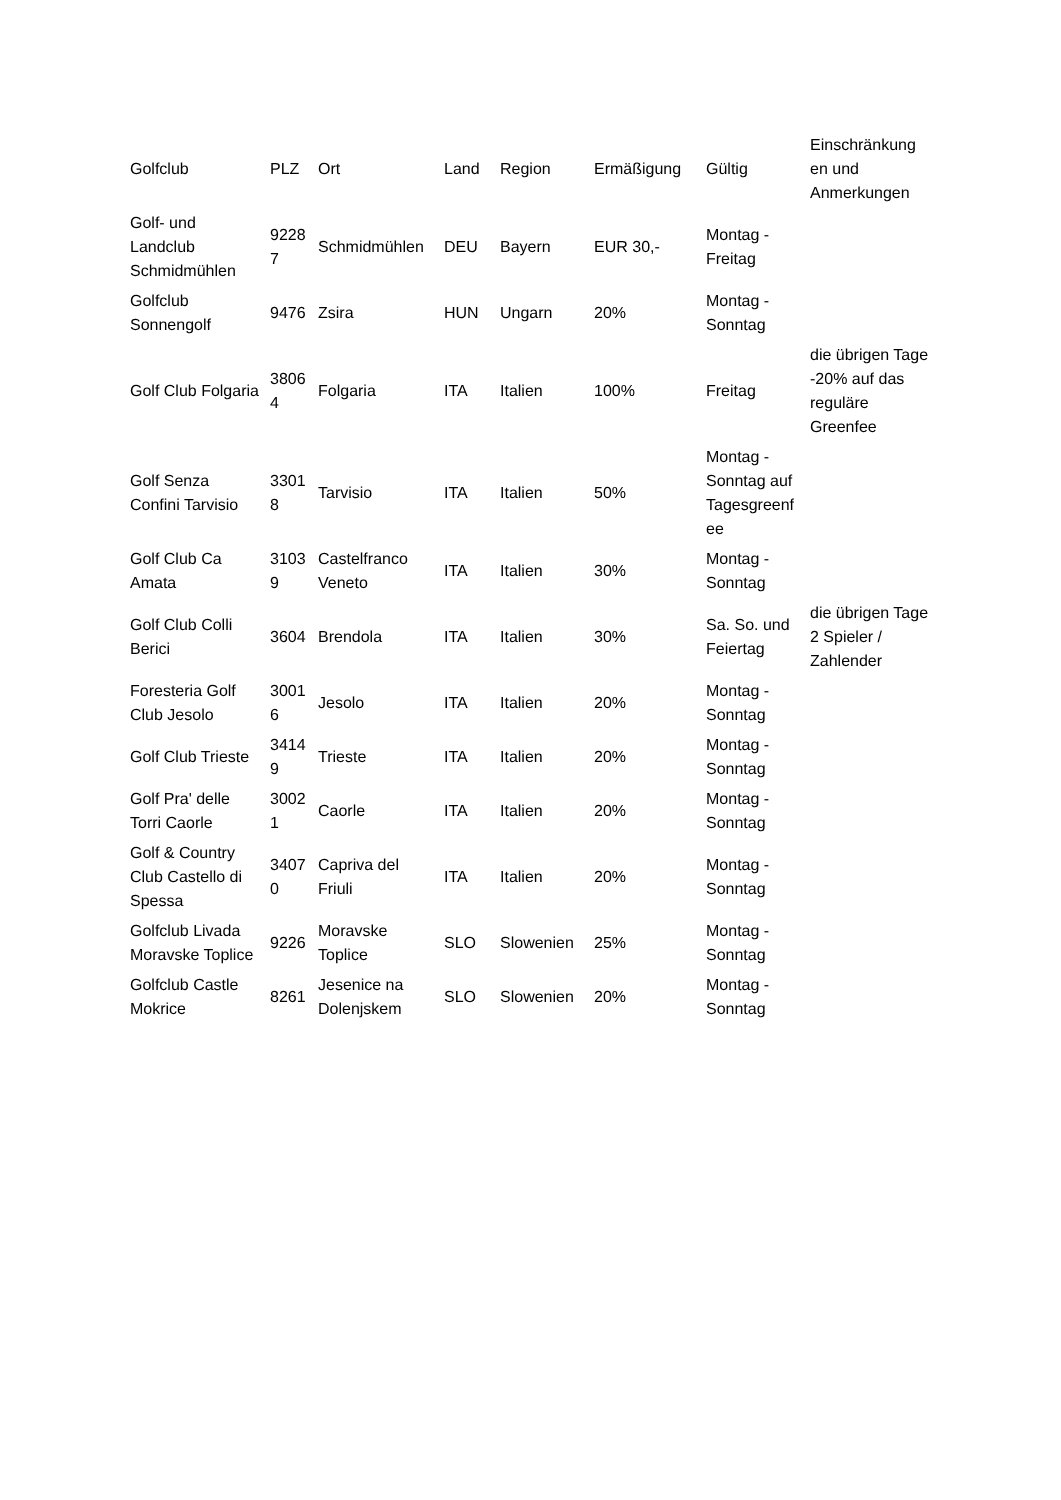| Golfclub | PLZ | Ort | Land | Region | Ermäßigung | Gültig | Einschränkung en und Anmerkungen |
| --- | --- | --- | --- | --- | --- | --- | --- |
| Golf- und Landclub Schmidmühlen | 9228 7 | Schmidmühlen | DEU | Bayern | EUR 30,- | Montag - Freitag | |
| Golfclub Sonnengolf | 9476 | Zsira | HUN | Ungarn | 20% | Montag - Sonntag | |
| Golf Club Folgaria | 3806 4 | Folgaria | ITA | Italien | 100% | Freitag | die übrigen Tage -20% auf das reguläre Greenfee |
| Golf Senza Confini Tarvisio | 3301 8 | Tarvisio | ITA | Italien | 50% | Montag - Sonntag auf Tagesgreenf ee | |
| Golf Club Ca Amata | 3103 9 | Castelfranco Veneto | ITA | Italien | 30% | Montag - Sonntag | |
| Golf Club Colli Berici | 3604 | Brendola | ITA | Italien | 30% | Sa. So. und Feiertag | die übrigen Tage 2 Spieler / Zahlender |
| Foresteria Golf Club Jesolo | 3001 6 | Jesolo | ITA | Italien | 20% | Montag - Sonntag | |
| Golf Club Trieste | 3414 9 | Trieste | ITA | Italien | 20% | Montag - Sonntag | |
| Golf Pra' delle Torri Caorle | 3002 1 | Caorle | ITA | Italien | 20% | Montag - Sonntag | |
| Golf & Country Club Castello di Spessa | 3407 0 | Capriva del Friuli | ITA | Italien | 20% | Montag - Sonntag | |
| Golfclub Livada Moravske Toplice | 9226 | Moravske Toplice | SLO | Slowenien | 25% | Montag - Sonntag | |
| Golfclub Castle Mokrice | 8261 | Jesenice na Dolenjskem | SLO | Slowenien | 20% | Montag - Sonntag | |